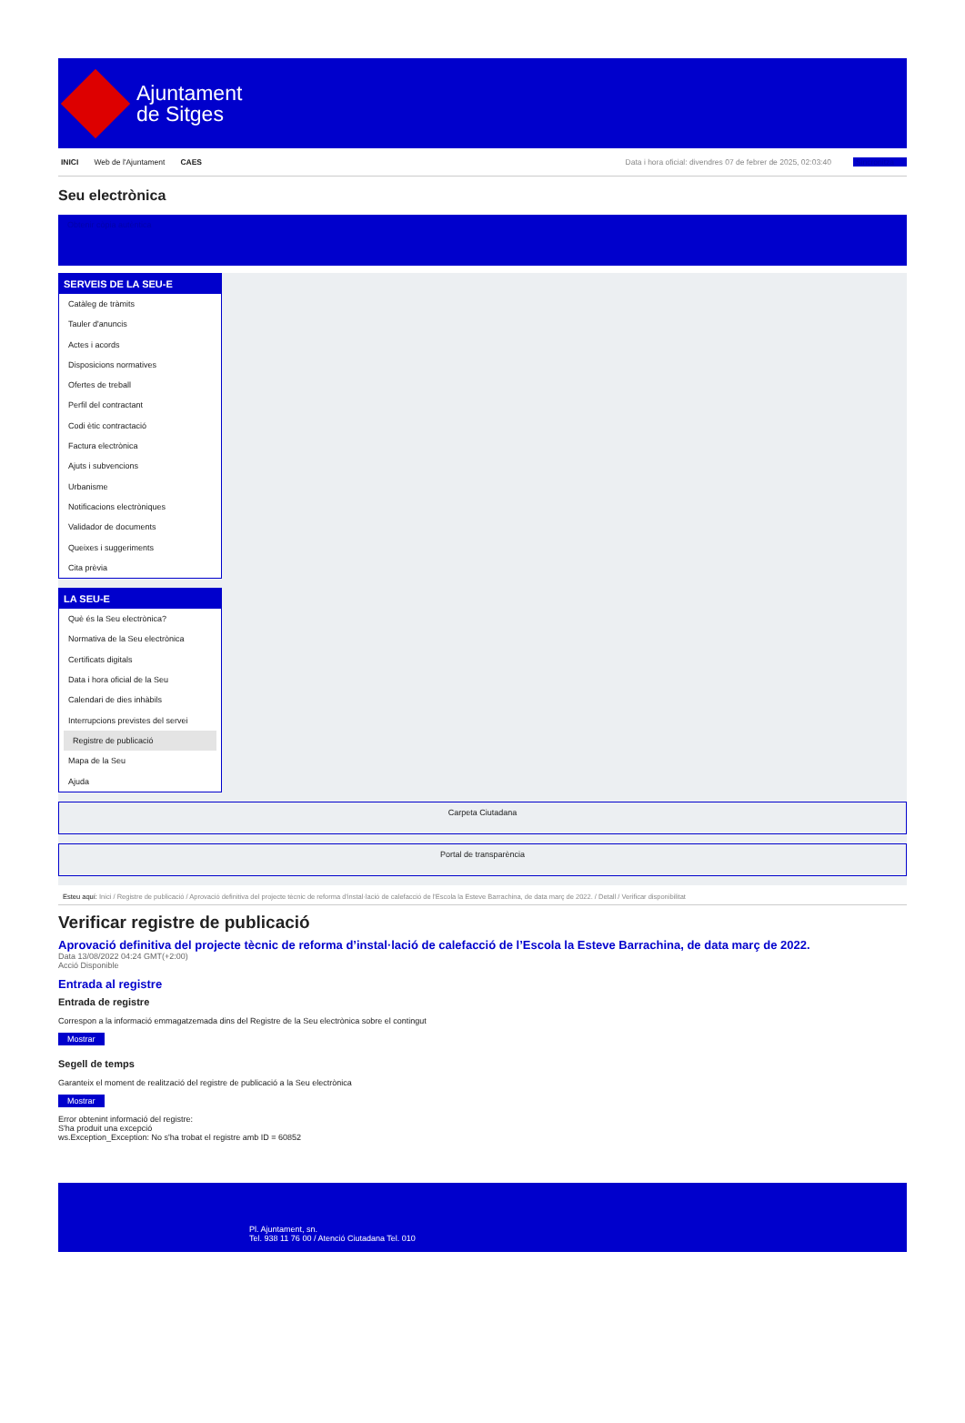Ajuntament
de Sitges
INICI Web de l'Ajuntament CAES Data i hora oficial: divendres 07 de febrer de 2025, 02:03:40 Sincronitza
Seu electrònica
Obtenir còpia autèntica
SERVEIS DE LA SEU-E
Catàleg de tràmits
Tauler d'anuncis
Actes i acords
Disposicions normatives
Ofertes de treball
Perfil del contractant
Codi ètic contractació
Factura electrònica
Ajuts i subvencions
Urbanisme
Notificacions electròniques
Validador de documents
Queixes i suggeriments
Cita prèvia
LA SEU-E
Què és la Seu electrònica?
Normativa de la Seu electrònica
Certificats digitals
Data i hora oficial de la Seu
Calendari de dies inhàbils
Interrupcions previstes del servei
Registre de publicació
Mapa de la Seu
Ajuda
Carpeta Ciutadana
Portal de transparència
Esteu aquí: Inici / Registre de publicació / Aprovació definitiva del projecte tècnic de reforma d'instal·lació de calefacció de l'Escola la Esteve Barrachina, de data març de 2022. / Detall / Verificar disponibilitat
Verificar registre de publicació
Aprovació definitiva del projecte tècnic de reforma d’instal·lació de calefacció de l’Escola la Esteve Barrachina, de data març de 2022.
Data 13/08/2022 04:24 GMT(+2:00)
Acció Disponible
Entrada al registre
Entrada de registre
Correspon a la informació emmagatzemada dins del Registre de la Seu electrònica sobre el contingut
Mostrar
Segell de temps
Garanteix el moment de realització del registre de publicació a la Seu electrònica
Mostrar
Error obtenint informació del registre:
S'ha produit una excepció
ws.Exception_Exception: No s'ha trobat el registre amb ID = 60852
Pl. Ajuntament, sn.
Tel. 938 11 76 00 / Atenció Ciutadana Tel. 010